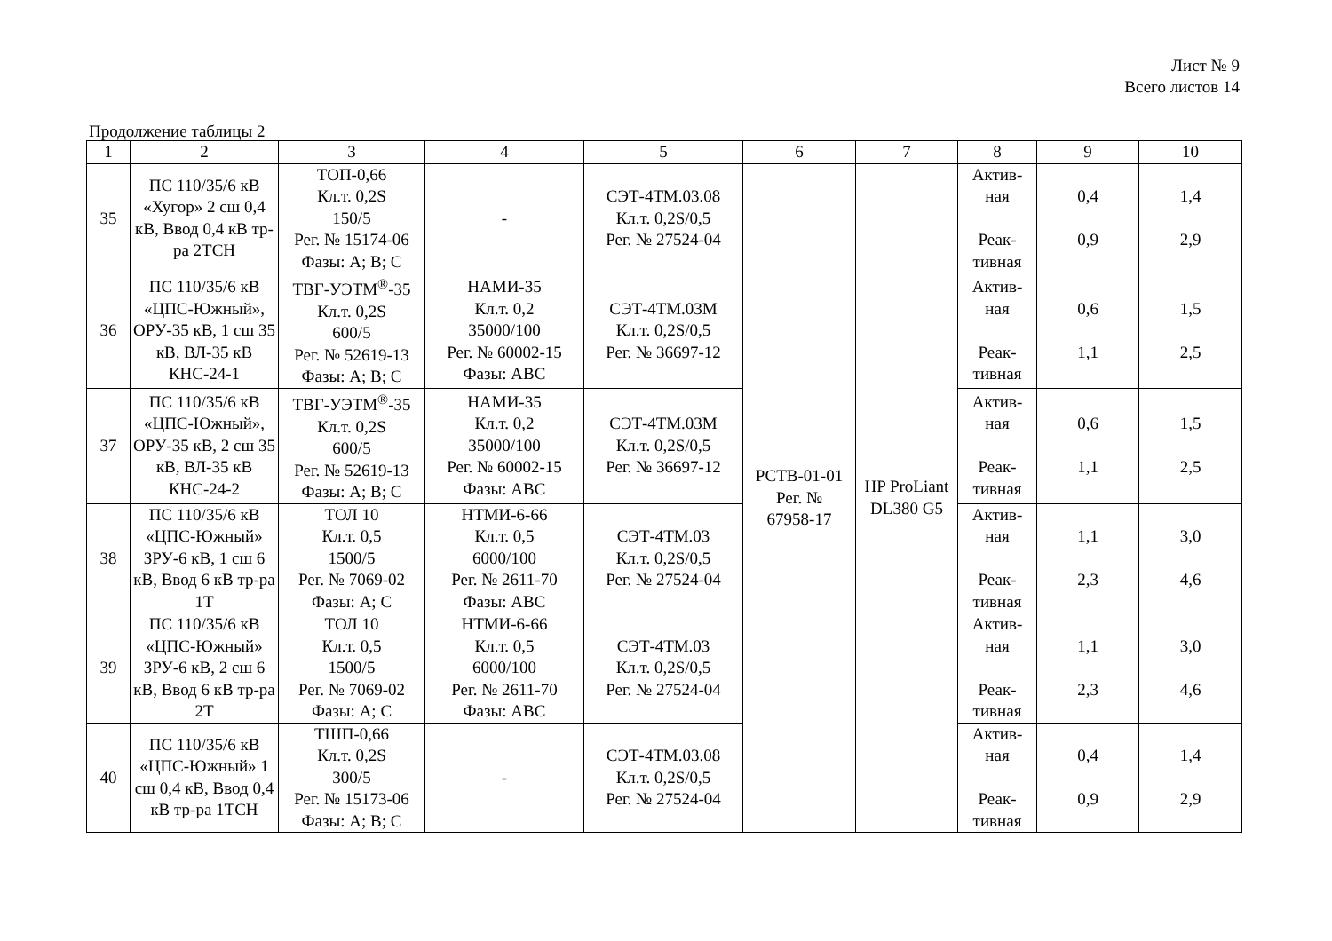Лист № 9
Всего листов 14
Продолжение таблицы 2
| 1 | 2 | 3 | 4 | 5 | 6 | 7 | 8 | 9 | 10 |
| --- | --- | --- | --- | --- | --- | --- | --- | --- | --- |
| 35 | ПС 110/35/6 кВ «Хугор» 2 сш 0,4 кВ, Ввод 0,4 кВ тр-ра 2ТСН | ТОП-0,66 Кл.т. 0,2S 150/5 Рег. № 15174-06 Фазы: А; В; С | - | СЭТ-4ТМ.03.08 Кл.т. 0,2S/0,5 Рег. № 27524-04 | РСТВ-01-01 Рег. № 67958-17 | HP ProLiant DL380 G5 | Актив- ная Реак- тивная | 0,4 0,9 | 1,4 2,9 |
| 36 | ПС 110/35/6 кВ «ЦПС-Южный», ОРУ-35 кВ, 1 сш 35 кВ, ВЛ-35 кВ КНС-24-1 | ТВГ-УЭТМ<sup>®</sup>-35 Кл.т. 0,2S 600/5 Рег. № 52619-13 Фазы: А; В; С | НАМИ-35 Кл.т. 0,2 35000/100 Рег. № 60002-15 Фазы: АВС | СЭТ-4ТМ.03М Кл.т. 0,2S/0,5 Рег. № 36697-12 | | | Актив- ная Реак- тивная | 0,6 1,1 | 1,5 2,5 |
| 37 | ПС 110/35/6 кВ «ЦПС-Южный», ОРУ-35 кВ, 2 сш 35 кВ, ВЛ-35 кВ КНС-24-2 | ТВГ-УЭТМ<sup>®</sup>-35 Кл.т. 0,2S 600/5 Рег. № 52619-13 Фазы: А; В; С | НАМИ-35 Кл.т. 0,2 35000/100 Рег. № 60002-15 Фазы: АВС | СЭТ-4ТМ.03М Кл.т. 0,2S/0,5 Рег. № 36697-12 | | | Актив- ная Реак- тивная | 0,6 1,1 | 1,5 2,5 |
| 38 | ПС 110/35/6 кВ «ЦПС-Южный» ЗРУ-6 кВ, 1 сш 6 кВ, Ввод 6 кВ тр-ра 1Т | ТОЛ 10 Кл.т. 0,5 1500/5 Рег. № 7069-02 Фазы: А; С | НТМИ-6-66 Кл.т. 0,5 6000/100 Рег. № 2611-70 Фазы: АВС | СЭТ-4ТМ.03 Кл.т. 0,2S/0,5 Рег. № 27524-04 | | | Актив- ная Реак- тивная | 1,1 2,3 | 3,0 4,6 |
| 39 | ПС 110/35/6 кВ «ЦПС-Южный» ЗРУ-6 кВ, 2 сш 6 кВ, Ввод 6 кВ тр-ра 2Т | ТОЛ 10 Кл.т. 0,5 1500/5 Рег. № 7069-02 Фазы: А; С | НТМИ-6-66 Кл.т. 0,5 6000/100 Рег. № 2611-70 Фазы: АВС | СЭТ-4ТМ.03 Кл.т. 0,2S/0,5 Рег. № 27524-04 | | | Актив- ная Реак- тивная | 1,1 2,3 | 3,0 4,6 |
| 40 | ПС 110/35/6 кВ «ЦПС-Южный» 1 сш 0,4 кВ, Ввод 0,4 кВ тр-ра 1ТСН | ТШП-0,66 Кл.т. 0,2S 300/5 Рег. № 15173-06 Фазы: А; В; С | - | СЭТ-4ТМ.03.08 Кл.т. 0,2S/0,5 Рег. № 27524-04 | | | Актив- ная Реак- тивная | 0,4 0,9 | 1,4 2,9 |